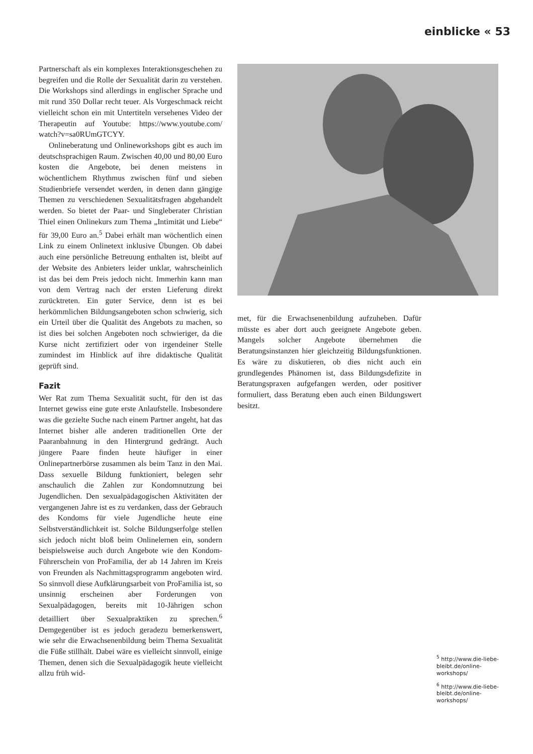einblicke « 53
Partnerschaft als ein komplexes Interaktionsgeschehen zu begreifen und die Rolle der Sexualität darin zu verstehen. Die Workshops sind allerdings in englischer Sprache und mit rund 350 Dollar recht teuer. Als Vorgeschmack reicht vielleicht schon ein mit Untertiteln versehenes Video der Therapeutin auf Youtube: https://www.youtube.com/ watch?v=sa0RUmGTCYY.
Onlineberatung und Onlineworkshops gibt es auch im deutschsprachigen Raum. Zwischen 40,00 und 80,00 Euro kosten die Angebote, bei denen meistens in wöchentlichem Rhythmus zwischen fünf und sieben Studienbriefe versendet werden, in denen dann gängige Themen zu verschiedenen Sexualitätsfragen abgehandelt werden. So bietet der Paar- und Singleberater Christian Thiel einen Onlinekurs zum Thema „Intimität und Liebe“ für 39,00 Euro an.<sup>5</sup> Dabei erhält man wöchentlich einen Link zu einem Onlinetext inklusive Übungen. Ob dabei auch eine persönliche Betreuung enthalten ist, bleibt auf der Website des Anbieters leider unklar, wahrscheinlich ist das bei dem Preis jedoch nicht. Immerhin kann man von dem Vertrag nach der ersten Lieferung direkt zurücktreten. Ein guter Service, denn ist es bei herkömmlichen Bildungsangeboten schon schwierig, sich ein Urteil über die Qualität des Angebots zu machen, so ist dies bei solchen Angeboten noch schwieriger, da die Kurse nicht zertifiziert oder von irgendeiner Stelle zumindest im Hinblick auf ihre didaktische Qualität geprüft sind.
Fazit
Wer Rat zum Thema Sexualität sucht, für den ist das Internet gewiss eine gute erste Anlaufstelle. Insbesondere was die gezielte Suche nach einem Partner angeht, hat das Internet bisher alle anderen traditionellen Orte der Paaranbahnung in den Hintergrund gedrängt. Auch jüngere Paare finden heute häufiger in einer Onlinepartnerbörse zusammen als beim Tanz in den Mai. Dass sexuelle Bildung funktioniert, belegen sehr anschaulich die Zahlen zur Kondomnutzung bei Jugendlichen. Den sexualpädagogischen Aktivitäten der vergangenen Jahre ist es zu verdanken, dass der Gebrauch des Kondoms für viele Jugendliche heute eine Selbstverständlichkeit ist. Solche Bildungserfolge stellen sich jedoch nicht bloß beim Onlinelernen ein, sondern beispielsweise auch durch Angebote wie den Kondom-Führerschein von ProFamilia, der ab 14 Jahren im Kreis von Freunden als Nachmittagsprogramm angeboten wird. So sinnvoll diese Aufklärungsarbeit von ProFamilia ist, so unsinnig erscheinen aber Forderungen von Sexualpädagogen, bereits mit 10-Jährigen schon detailliert über Sexualpraktiken zu sprechen.<sup>6</sup> Demgegenüber ist es jedoch geradezu bemerkenswert, wie sehr die Erwachsenenbildung beim Thema Sexualität die Füße stillhält. Dabei wäre es vielleicht sinnvoll, einige Themen, denen sich die Sexualpädagogik heute vielleicht allzu früh wid-
met, für die Erwachsenenbildung aufzuheben. Dafür müsste es aber dort auch geeignete Angebote geben. Mangels solcher Angebote übernehmen die Beratungsinstanzen hier gleichzeitig Bildungsfunktionen. Es wäre zu diskutieren, ob dies nicht auch ein grundlegendes Phänomen ist, dass Bildungsdefizite in Beratungspraxen aufgefangen werden, oder positiver formuliert, dass Beratung eben auch einen Bildungswert besitzt.
<sup>5</sup> http://www.die-liebe-bleibt.de/online-workshops/
<sup>6</sup> http://www.die-liebe-bleibt.de/online-workshops/